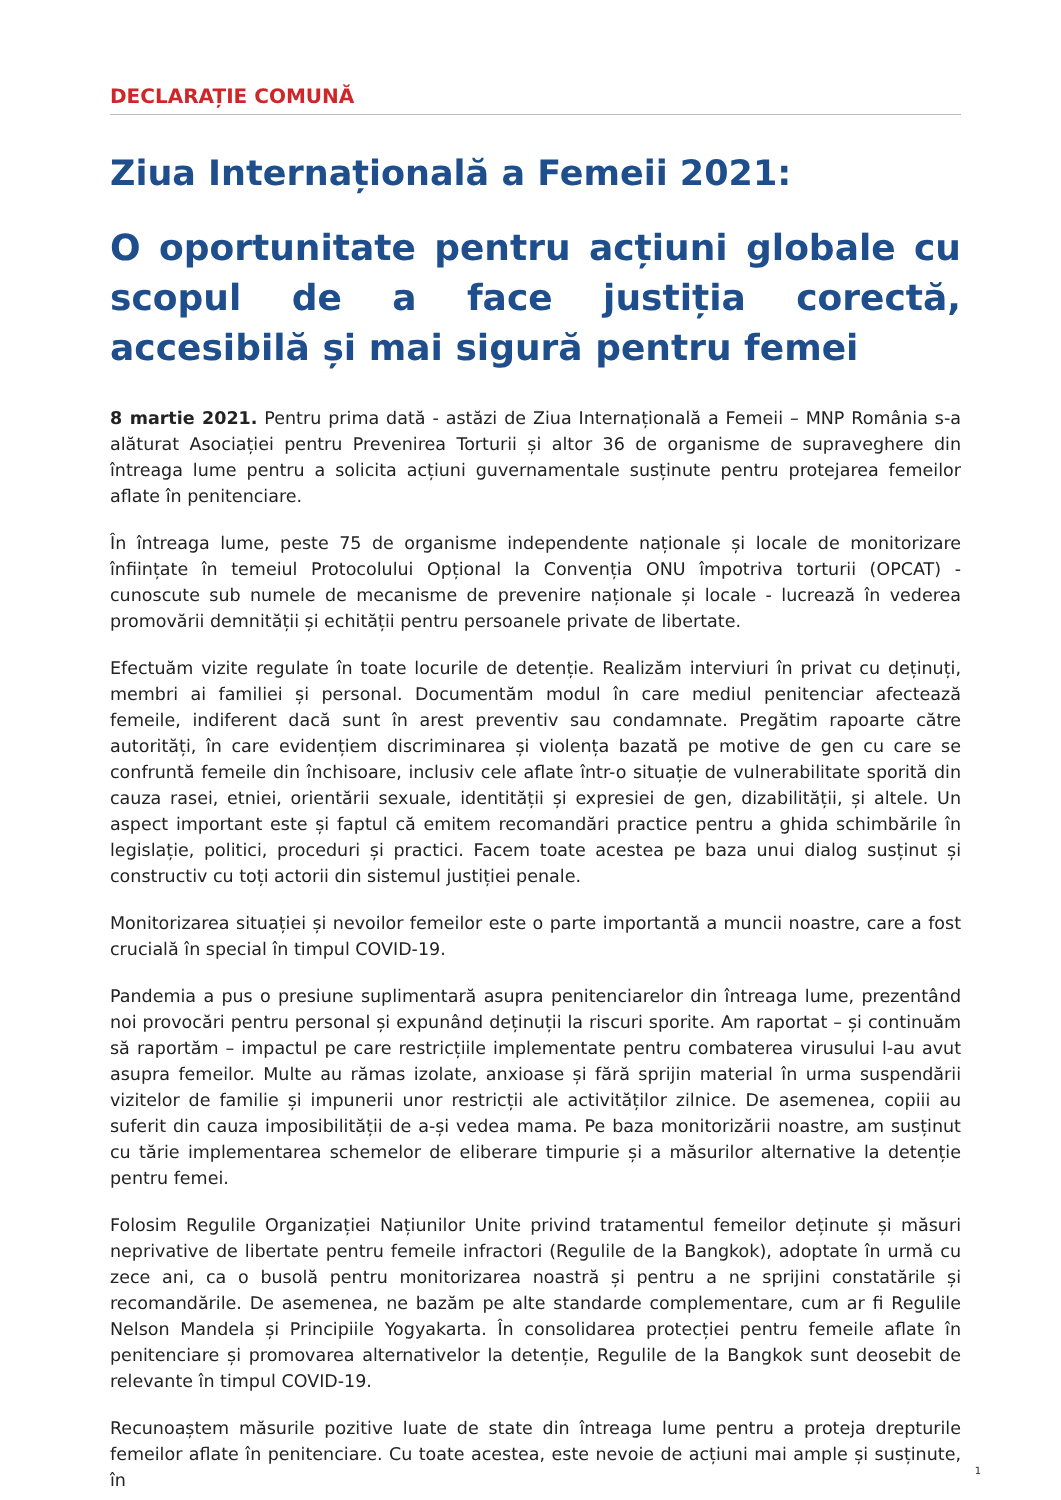DECLARAȚIE COMUNĂ
Ziua Internațională a Femeii 2021:
O oportunitate pentru acțiuni globale cu scopul de a face justiția corectă, accesibilă și mai sigură pentru femei
8 martie 2021. Pentru prima dată - astăzi de Ziua Internațională a Femeii – MNP România s-a alăturat Asociației pentru Prevenirea Torturii și altor 36 de organisme de supraveghere din întreaga lume pentru a solicita acțiuni guvernamentale susținute pentru protejarea femeilor aflate în penitenciare.
În întreaga lume, peste 75 de organisme independente naționale și locale de monitorizare înființate în temeiul Protocolului Opțional la Convenția ONU împotriva torturii (OPCAT) - cunoscute sub numele de mecanisme de prevenire naționale și locale - lucrează în vederea promovării demnității și echității pentru persoanele private de libertate.
Efectuăm vizite regulate în toate locurile de detenție. Realizăm interviuri în privat cu deținuți, membri ai familiei și personal. Documentăm modul în care mediul penitenciar afectează femeile, indiferent dacă sunt în arest preventiv sau condamnate. Pregătim rapoarte către autorități, în care evidențiem discriminarea și violența bazată pe motive de gen cu care se confruntă femeile din închisoare, inclusiv cele aflate într-o situație de vulnerabilitate sporită din cauza rasei, etniei, orientării sexuale, identității și expresiei de gen, dizabilității, și altele. Un aspect important este și faptul că emitem recomandări practice pentru a ghida schimbările în legislație, politici, proceduri și practici. Facem toate acestea pe baza unui dialog susținut și constructiv cu toți actorii din sistemul justiției penale.
Monitorizarea situației și nevoilor femeilor este o parte importantă a muncii noastre, care a fost crucială în special în timpul COVID-19.
Pandemia a pus o presiune suplimentară asupra penitenciarelor din întreaga lume, prezentând noi provocări pentru personal și expunând deținuții la riscuri sporite. Am raportat – și continuăm să raportăm – impactul pe care restricțiile implementate pentru combaterea virusului l-au avut asupra femeilor. Multe au rămas izolate, anxioase și fără sprijin material în urma suspendării vizitelor de familie și impunerii unor restricții ale activităților zilnice. De asemenea, copiii au suferit din cauza imposibilității de a-și vedea mama. Pe baza monitorizării noastre, am susținut cu tărie implementarea schemelor de eliberare timpurie și a măsurilor alternative la detenție pentru femei.
Folosim Regulile Organizației Națiunilor Unite privind tratamentul femeilor deținute și măsuri neprivative de libertate pentru femeile infractori (Regulile de la Bangkok), adoptate în urmă cu zece ani, ca o busolă pentru monitorizarea noastră și pentru a ne sprijini constatările și recomandările. De asemenea, ne bazăm pe alte standarde complementare, cum ar fi Regulile Nelson Mandela și Principiile Yogyakarta. În consolidarea protecției pentru femeile aflate în penitenciare și promovarea alternativelor la detenție, Regulile de la Bangkok sunt deosebit de relevante în timpul COVID-19.
Recunoaștem măsurile pozitive luate de state din întreaga lume pentru a proteja drepturile femeilor aflate în penitenciare. Cu toate acestea, este nevoie de acțiuni mai ample și susținute, în
1